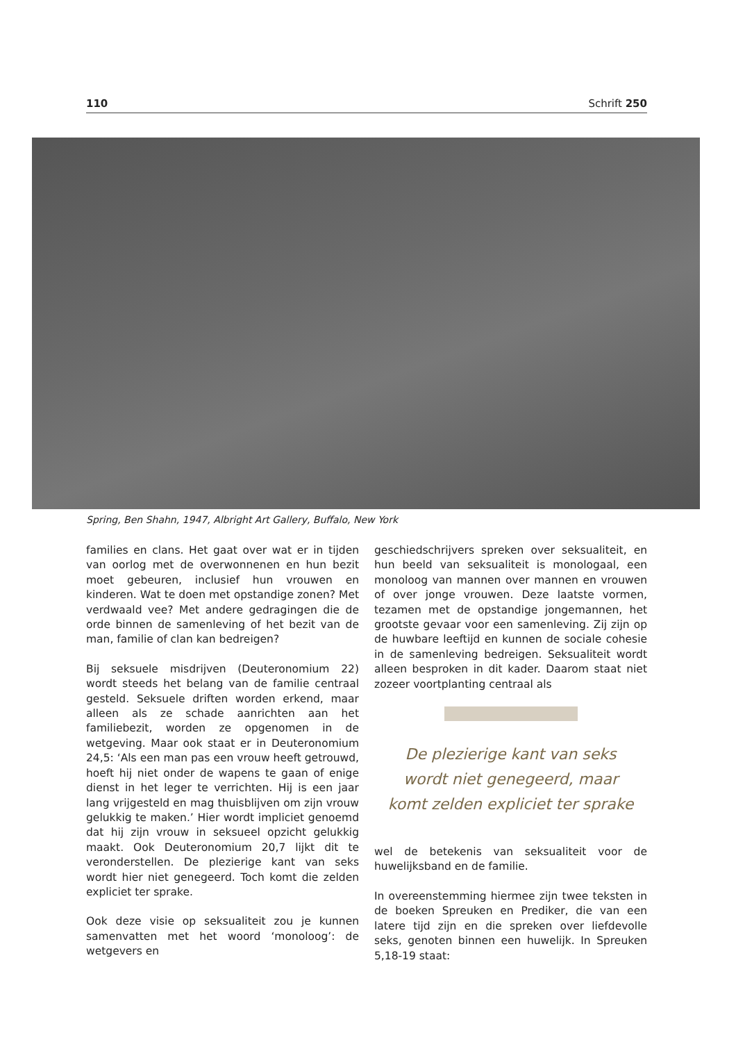110 Schrift 250
Spring, Ben Shahn, 1947, Albright Art Gallery, Buffalo, New York
families en clans. Het gaat over wat er in tijden van oorlog met de overwonnenen en hun bezit moet gebeuren, inclusief hun vrouwen en kinderen. Wat te doen met opstandige zonen? Met verdwaald vee? Met andere gedragingen die de orde binnen de samenleving of het bezit van de man, familie of clan kan bedreigen?
Bij seksuele misdrijven (Deuteronomium 22) wordt steeds het belang van de familie centraal gesteld. Seksuele driften worden erkend, maar alleen als ze schade aanrichten aan het familiebezit, worden ze opgenomen in de wetgeving. Maar ook staat er in Deuteronomium 24,5: ‘Als een man pas een vrouw heeft getrouwd, hoeft hij niet onder de wapens te gaan of enige dienst in het leger te verrichten. Hij is een jaar lang vrijgesteld en mag thuisblijven om zijn vrouw gelukkig te maken.’ Hier wordt impliciet genoemd dat hij zijn vrouw in seksueel opzicht gelukkig maakt. Ook Deuteronomium 20,7 lijkt dit te veronderstellen. De plezierige kant van seks wordt hier niet genegeerd. Toch komt die zelden expliciet ter sprake.
Ook deze visie op seksualiteit zou je kunnen samenvatten met het woord ‘monoloog’: de wetgevers en
geschiedschrijvers spreken over seksualiteit, en hun beeld van seksualiteit is monologaal, een monoloog van mannen over mannen en vrouwen of over jonge vrouwen. Deze laatste vormen, tezamen met de opstandige jongemannen, het grootste gevaar voor een samenleving. Zij zijn op de huwbare leeftijd en kunnen de sociale cohesie in de samenleving bedreigen. Seksualiteit wordt alleen besproken in dit kader. Daarom staat niet zozeer voortplanting centraal als
De plezierige kant van seks
wordt niet genegeerd, maar
komt zelden expliciet ter sprake
wel de betekenis van seksualiteit voor de huwelijksband en de familie.
In overeenstemming hiermee zijn twee teksten in de boeken Spreuken en Prediker, die van een latere tijd zijn en die spreken over liefdevolle seks, genoten binnen een huwelijk. In Spreuken 5,18-19 staat: